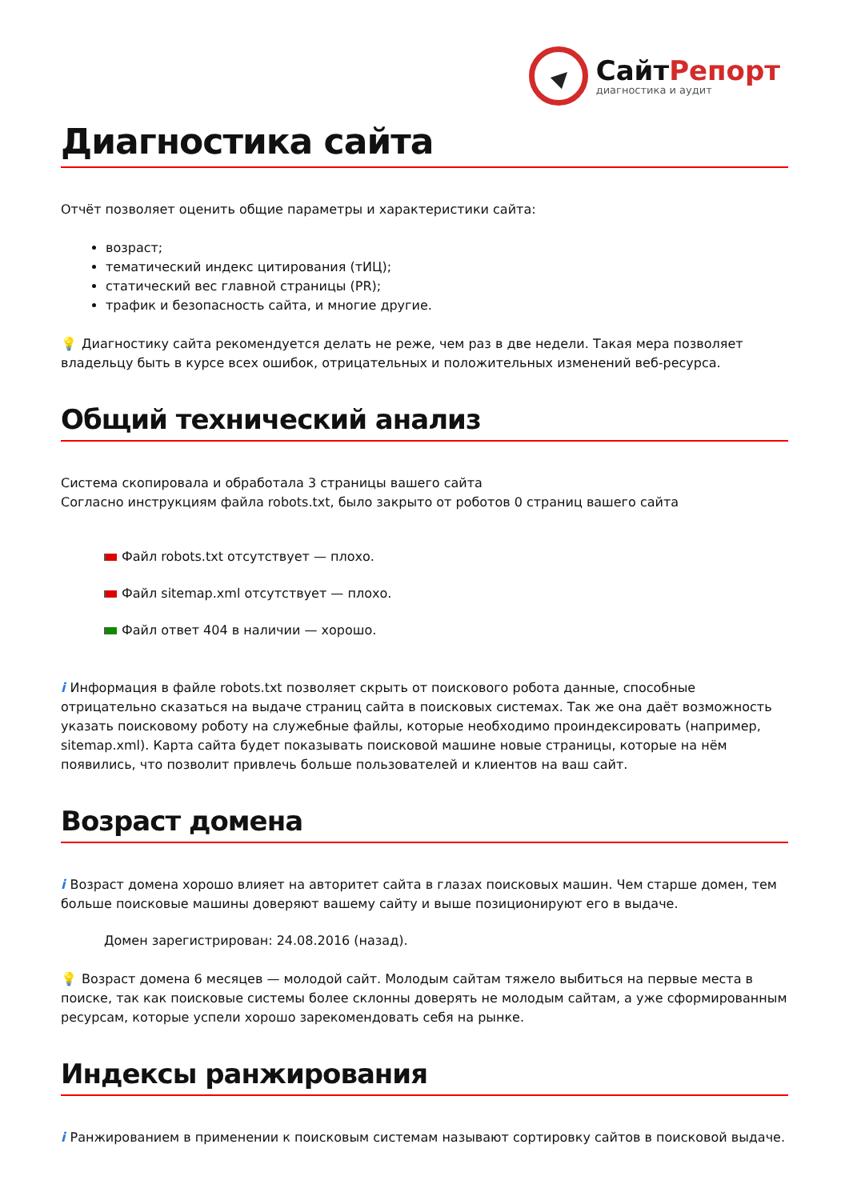СайтРепорт
диагностика и аудит
Диагностика сайта
Отчёт позволяет оценить общие параметры и характеристики сайта:
возраст;
тематический индекс цитирования (тИЦ);
статический вес главной страницы (PR);
трафик и безопасность сайта, и многие другие.
💡 Диагностику сайта рекомендуется делать не реже, чем раз в две недели. Такая мера позволяет владельцу быть в курсе всех ошибок, отрицательных и положительных изменений веб-ресурса.
Общий технический анализ
Система скопировала и обработала 3 страницы вашего сайта
Согласно инструкциям файла robots.txt, было закрыто от роботов 0 страниц вашего сайта
Файл robots.txt отсутствует — плохо.
Файл sitemap.xml отсутствует — плохо.
Файл ответ 404 в наличии — хорошо.
i Информация в файле robots.txt позволяет скрыть от поискового робота данные, способные отрицательно сказаться на выдаче страниц сайта в поисковых системах. Так же она даёт возможность указать поисковому роботу на служебные файлы, которые необходимо проиндексировать (например, sitemap.xml). Карта сайта будет показывать поисковой машине новые страницы, которые на нём появились, что позволит привлечь больше пользователей и клиентов на ваш сайт.
Возраст домена
i Возраст домена хорошо влияет на авторитет сайта в глазах поисковых машин. Чем старше домен, тем больше поисковые машины доверяют вашему сайту и выше позиционируют его в выдаче.
Домен зарегистрирован: 24.08.2016 (назад).
💡 Возраст домена 6 месяцев — молодой сайт. Молодым сайтам тяжело выбиться на первые места в поиске, так как поисковые системы более склонны доверять не молодым сайтам, а уже сформированным ресурсам, которые успели хорошо зарекомендовать себя на рынке.
Индексы ранжирования
i Ранжированием в применении к поисковым системам называют сортировку сайтов в поисковой выдаче.